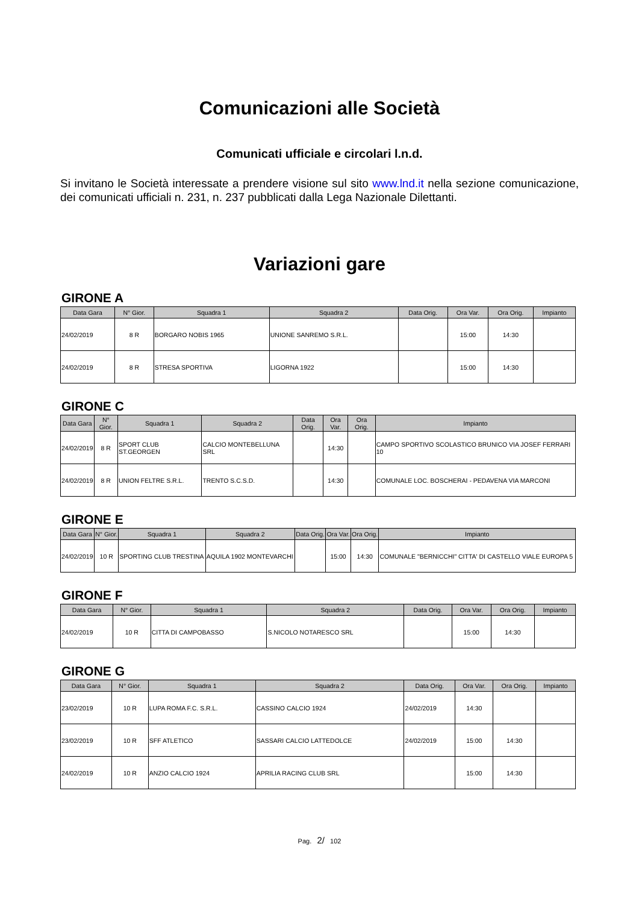Comunicazioni alle Società
Comunicati ufficiale e circolari l.n.d.
Si invitano le Società interessate a prendere visione sul sito www.lnd.it nella sezione comunicazione, dei comunicati ufficiali n. 231, n. 237 pubblicati dalla Lega Nazionale Dilettanti.
Variazioni gare
GIRONE A
| Data Gara | N° Gior. | Squadra 1 | Squadra 2 | Data Orig. | Ora Var. | Ora Orig. | Impianto |
| --- | --- | --- | --- | --- | --- | --- | --- |
| 24/02/2019 | 8 R | BORGARO NOBIS 1965 | UNIONE SANREMO S.R.L. | | 15:00 | 14:30 | |
| 24/02/2019 | 8 R | STRESA SPORTIVA | LIGORNA 1922 | | 15:00 | 14:30 | |
GIRONE C
| Data Gara | N° Gior. | Squadra 1 | Squadra 2 | Data Orig. | Ora Var. | Ora Orig. | Impianto |
| --- | --- | --- | --- | --- | --- | --- | --- |
| 24/02/2019 | 8 R | SPORT CLUB ST.GEORGEN | CALCIO MONTEBELLUNA SRL | | 14:30 | | CAMPO SPORTIVO SCOLASTICO BRUNICO VIA JOSEF FERRARI 10 |
| 24/02/2019 | 8 R | UNION FELTRE S.R.L. | TRENTO S.C.S.D. | | 14:30 | | COMUNALE LOC. BOSCHERAI - PEDAVENA VIA MARCONI |
GIRONE E
| Data Gara | N° Gior. | Squadra 1 | Squadra 2 | Data Orig. | Ora Var. | Ora Orig. | Impianto |
| --- | --- | --- | --- | --- | --- | --- | --- |
| 24/02/2019 | 10 R | SPORTING CLUB TRESTINA | AQUILA 1902 MONTEVARCHI | | 15:00 | 14:30 | COMUNALE "BERNICCHI" CITTA' DI CASTELLO VIALE EUROPA 5 |
GIRONE F
| Data Gara | N° Gior. | Squadra 1 | Squadra 2 | Data Orig. | Ora Var. | Ora Orig. | Impianto |
| --- | --- | --- | --- | --- | --- | --- | --- |
| 24/02/2019 | 10 R | CITTA DI CAMPOBASSO | S.NICOLO NOTARESCO SRL | | 15:00 | 14:30 | |
GIRONE G
| Data Gara | N° Gior. | Squadra 1 | Squadra 2 | Data Orig. | Ora Var. | Ora Orig. | Impianto |
| --- | --- | --- | --- | --- | --- | --- | --- |
| 23/02/2019 | 10 R | LUPA ROMA F.C. S.R.L. | CASSINO CALCIO 1924 | 24/02/2019 | 14:30 | | |
| 23/02/2019 | 10 R | SFF ATLETICO | SASSARI CALCIO LATTEDOLCE | 24/02/2019 | 15:00 | 14:30 | |
| 24/02/2019 | 10 R | ANZIO CALCIO 1924 | APRILIA RACING CLUB SRL | | 15:00 | 14:30 | |
Pag. 2/ 102